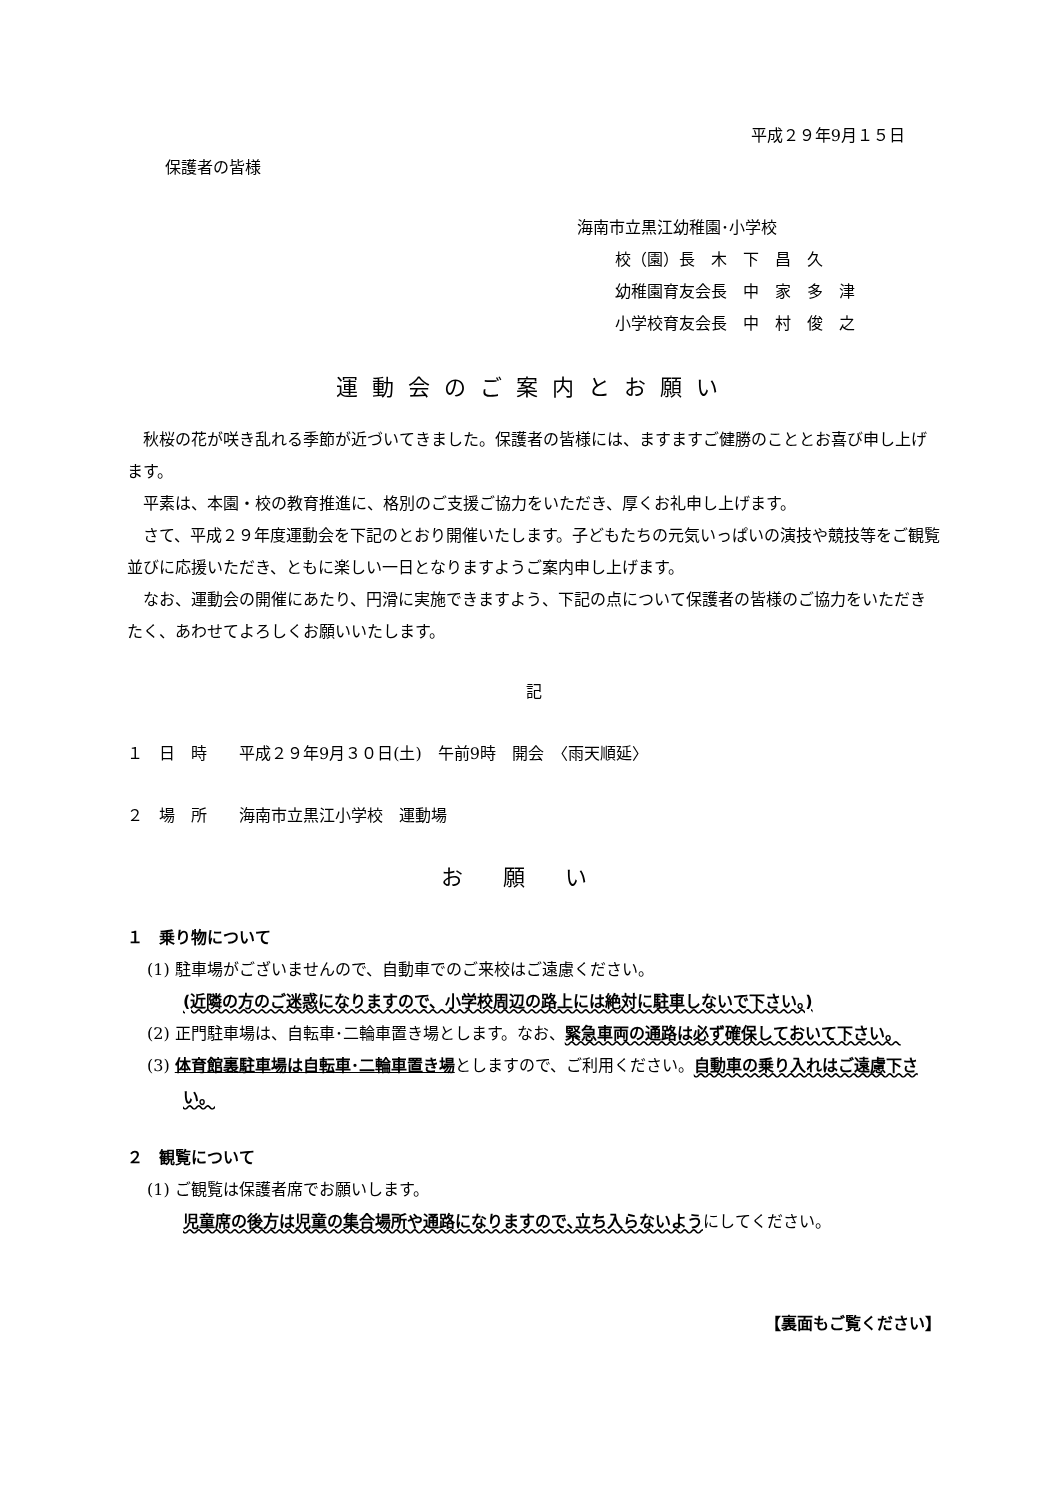平成２９年9月１５日
保護者の皆様
海南市立黒江幼稚園･小学校
校（園）長　木　下　昌　久
幼稚園育友会長　中　家　多　津
小学校育友会長　中　村　俊　之
運動会のご案内とお願い
秋桜の花が咲き乱れる季節が近づいてきました。保護者の皆様には、ますますご健勝のこととお喜び申し上げます。
平素は、本園・校の教育推進に、格別のご支援ご協力をいただき、厚くお礼申し上げます。
さて、平成２９年度運動会を下記のとおり開催いたします。子どもたちの元気いっぱいの演技や競技等をご観覧並びに応援いただき、ともに楽しい一日となりますようご案内申し上げます。
なお、運動会の開催にあたり、円滑に実施できますよう、下記の点について保護者の皆様のご協力をいただきたく、あわせてよろしくお願いいたします。
記
１　日　時　　平成２９年9月３０日(土)　午前9時　開会　〈雨天順延〉
２　場　所　　海南市立黒江小学校　運動場
お願い
１　乗り物について
(1) 駐車場がございませんので、自動車でのご来校はご遠慮ください。
(近隣の方のご迷惑になりますので、小学校周辺の路上には絶対に駐車しないで下さい。)
(2) 正門駐車場は、自転車･二輪車置き場とします。なお、緊急車両の通路は必ず確保しておいて下さい。
(3) 体育館裏駐車場は自転車･二輪車置き場としますので、ご利用ください。自動車の乗り入れはご遠慮下さい。
２　観覧について
(1) ご観覧は保護者席でお願いします。
児童席の後方は児童の集合場所や通路になりますので､立ち入らないようにしてください。
【裏面もご覧ください】